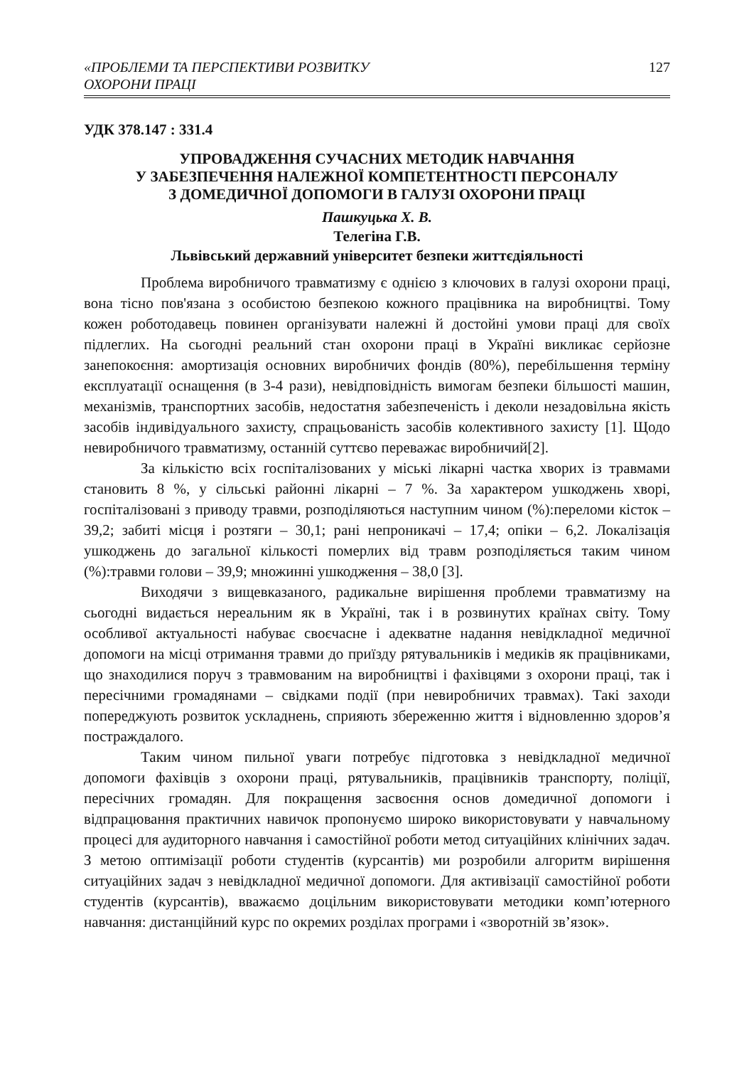«ПРОБЛЕМИ ТА ПЕРСПЕКТИВИ РОЗВИТКУ
ОХОРОНИ ПРАЦІ
127
УДК 378.147 : 331.4
УПРОВАДЖЕННЯ СУЧАСНИХ МЕТОДИК НАВЧАННЯ
У ЗАБЕЗПЕЧЕННЯ НАЛЕЖНОЇ КОМПЕТЕНТНОСТІ ПЕРСОНАЛУ
З ДОМЕДИЧНОЇ ДОПОМОГИ В ГАЛУЗІ ОХОРОНИ ПРАЦІ
Пашкуцька Х. В.
Телегіна Г.В.
Львівський державний університет безпеки життєдіяльності
Проблема виробничого травматизму є однією з ключових в галузі охорони праці, вона тісно пов'язана з особистою безпекою кожного працівника на виробництві. Тому кожен роботодавець повинен організувати належні й достойні умови праці для своїх підлеглих. На сьогодні реальний стан охорони праці в Україні викликає серйозне занепокоєння: амортизація основних виробничих фондів (80%), перебільшення терміну експлуатації оснащення (в 3-4 рази), невідповідність вимогам безпеки більшості машин, механізмів, транспортних засобів, недостатня забезпеченість і деколи незадовільна якість засобів індивідуального захисту, спрацьованість засобів колективного захисту [1]. Щодо невиробничого травматизму, останній суттєво переважає виробничий[2].
За кількістю всіх госпіталізованих у міські лікарні частка хворих із травмами становить 8 %, у сільські районні лікарні – 7 %. За характером ушкоджень хворі, госпіталізовані з приводу травми, розподіляються наступним чином (%):переломи кісток – 39,2; забиті місця і розтяги – 30,1; рані непроникачі – 17,4; опіки – 6,2. Локалізація ушкоджень до загальної кількості померлих від травм розподіляється таким чином (%):травми голови – 39,9; множинні ушкодження – 38,0 [3].
Виходячи з вищевказаного, радикальне вирішення проблеми травматизму на сьогодні видається нереальним як в Україні, так і в розвинутих країнах світу. Тому особливої актуальності набуває своєчасне і адекватне надання невідкладної медичної допомоги на місці отримання травми до приїзду рятувальників і медиків як працівниками, що знаходилися поруч з травмованим на виробництві і фахівцями з охорони праці, так і пересічними громадянами – свідками події (при невиробничих травмах). Такі заходи попереджують розвиток ускладнень, сприяють збереженню життя і відновленню здоров’я постраждалого.
Таким чином пильної уваги потребує підготовка з невідкладної медичної допомоги фахівців з охорони праці, рятувальників, працівників транспорту, поліції, пересічних громадян. Для покращення засвоєння основ домедичної допомоги і відпрацювання практичних навичок пропонуємо широко використовувати у навчальному процесі для аудиторного навчання і самостійної роботи метод ситуаційних клінічних задач. З метою оптимізації роботи студентів (курсантів) ми розробили алгоритм вирішення ситуаційних задач з невідкладної медичної допомоги. Для активізації самостійної роботи студентів (курсантів), вважаємо доцільним використовувати методики комп’ютерного навчання: дистанційний курс по окремих розділах програми і «зворотній зв’язок».